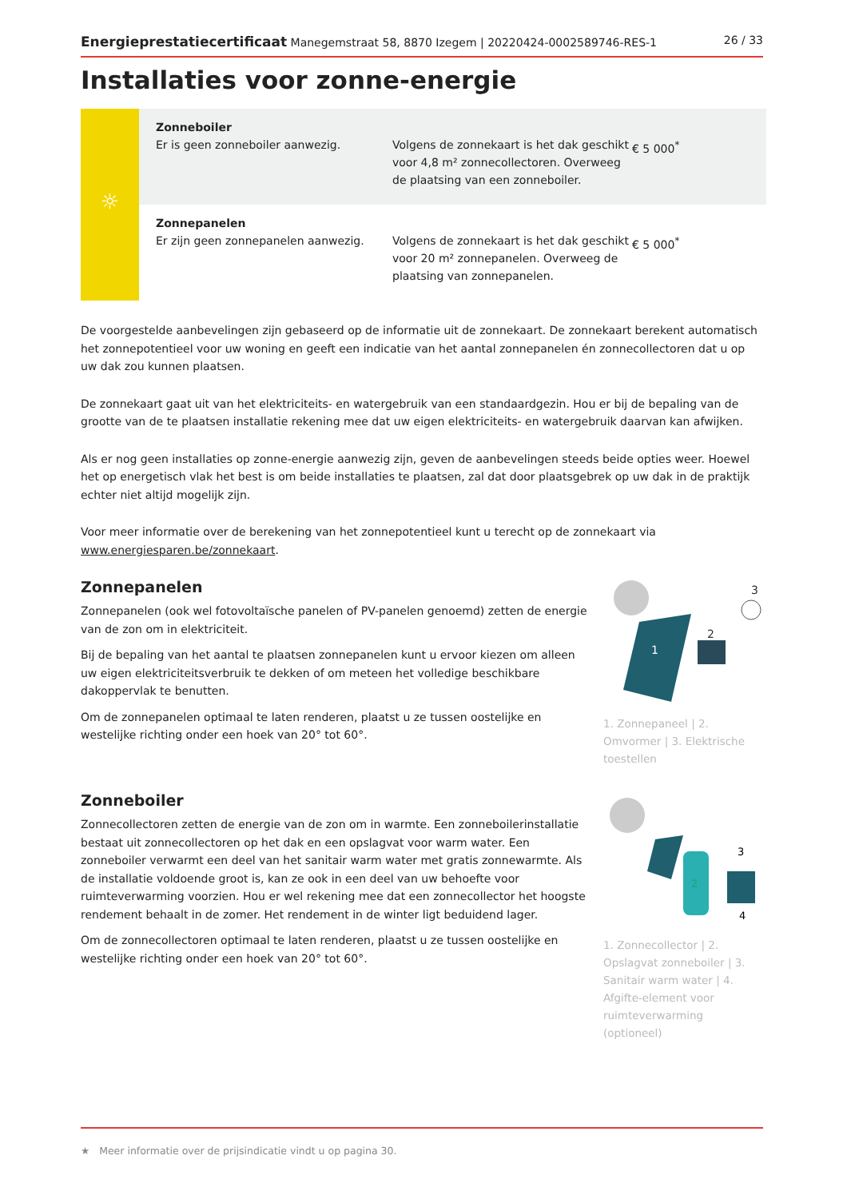Energieprestatiecertificaat Manegemstraat 58, 8870 Izegem | 20220424-0002589746-RES-1 26 / 33
Installaties voor zonne-energie
| ☼ | Zonneboiler Er is geen zonneboiler aanwezig. | Volgens de zonnekaart is het dak geschikt voor 4,8 m² zonnecollectoren. Overweeg de plaatsing van een zonneboiler. | € 5 000<sup>*</sup> |
| | Zonnepanelen Er zijn geen zonnepanelen aanwezig. | Volgens de zonnekaart is het dak geschikt voor 20 m² zonnepanelen. Overweeg de plaatsing van zonnepanelen. | € 5 000<sup>*</sup> |
De voorgestelde aanbevelingen zijn gebaseerd op de informatie uit de zonnekaart. De zonnekaart berekent automatisch het zonnepotentieel voor uw woning en geeft een indicatie van het aantal zonnepanelen én zonnecollectoren dat u op uw dak zou kunnen plaatsen.
De zonnekaart gaat uit van het elektriciteits- en watergebruik van een standaardgezin. Hou er bij de bepaling van de grootte van de te plaatsen installatie rekening mee dat uw eigen elektriciteits- en watergebruik daarvan kan afwijken.
Als er nog geen installaties op zonne-energie aanwezig zijn, geven de aanbevelingen steeds beide opties weer. Hoewel het op energetisch vlak het best is om beide installaties te plaatsen, zal dat door plaatsgebrek op uw dak in de praktijk echter niet altijd mogelijk zijn.
Voor meer informatie over de berekening van het zonnepotentieel kunt u terecht op de zonnekaart via www.energiesparen.be/zonnekaart.
Zonnepanelen
Zonnepanelen (ook wel fotovoltaïsche panelen of PV-panelen genoemd) zetten de energie van de zon om in elektriciteit.
Bij de bepaling van het aantal te plaatsen zonnepanelen kunt u ervoor kiezen om alleen uw eigen elektriciteitsverbruik te dekken of om meteen het volledige beschikbare dakoppervlak te benutten.
Om de zonnepanelen optimaal te laten renderen, plaatst u ze tussen oostelijke en westelijke richting onder een hoek van 20° tot 60°.
1
2
3
1. Zonnepaneel | 2. Omvormer | 3. Elektrische toestellen
Zonneboiler
Zonnecollectoren zetten de energie van de zon om in warmte. Een zonneboilerinstallatie bestaat uit zonnecollectoren op het dak en een opslagvat voor warm water. Een zonneboiler verwarmt een deel van het sanitair warm water met gratis zonnewarmte. Als de installatie voldoende groot is, kan ze ook in een deel van uw behoefte voor ruimteverwarming voorzien. Hou er wel rekening mee dat een zonnecollector het hoogste rendement behaalt in de zomer. Het rendement in de winter ligt beduidend lager.
Om de zonnecollectoren optimaal te laten renderen, plaatst u ze tussen oostelijke en westelijke richting onder een hoek van 20° tot 60°.
2
3
4
1. Zonnecollector | 2. Opslagvat zonneboiler | 3. Sanitair warm water | 4. Afgifte-element voor ruimteverwarming (optioneel)
★ Meer informatie over de prijsindicatie vindt u op pagina 30.